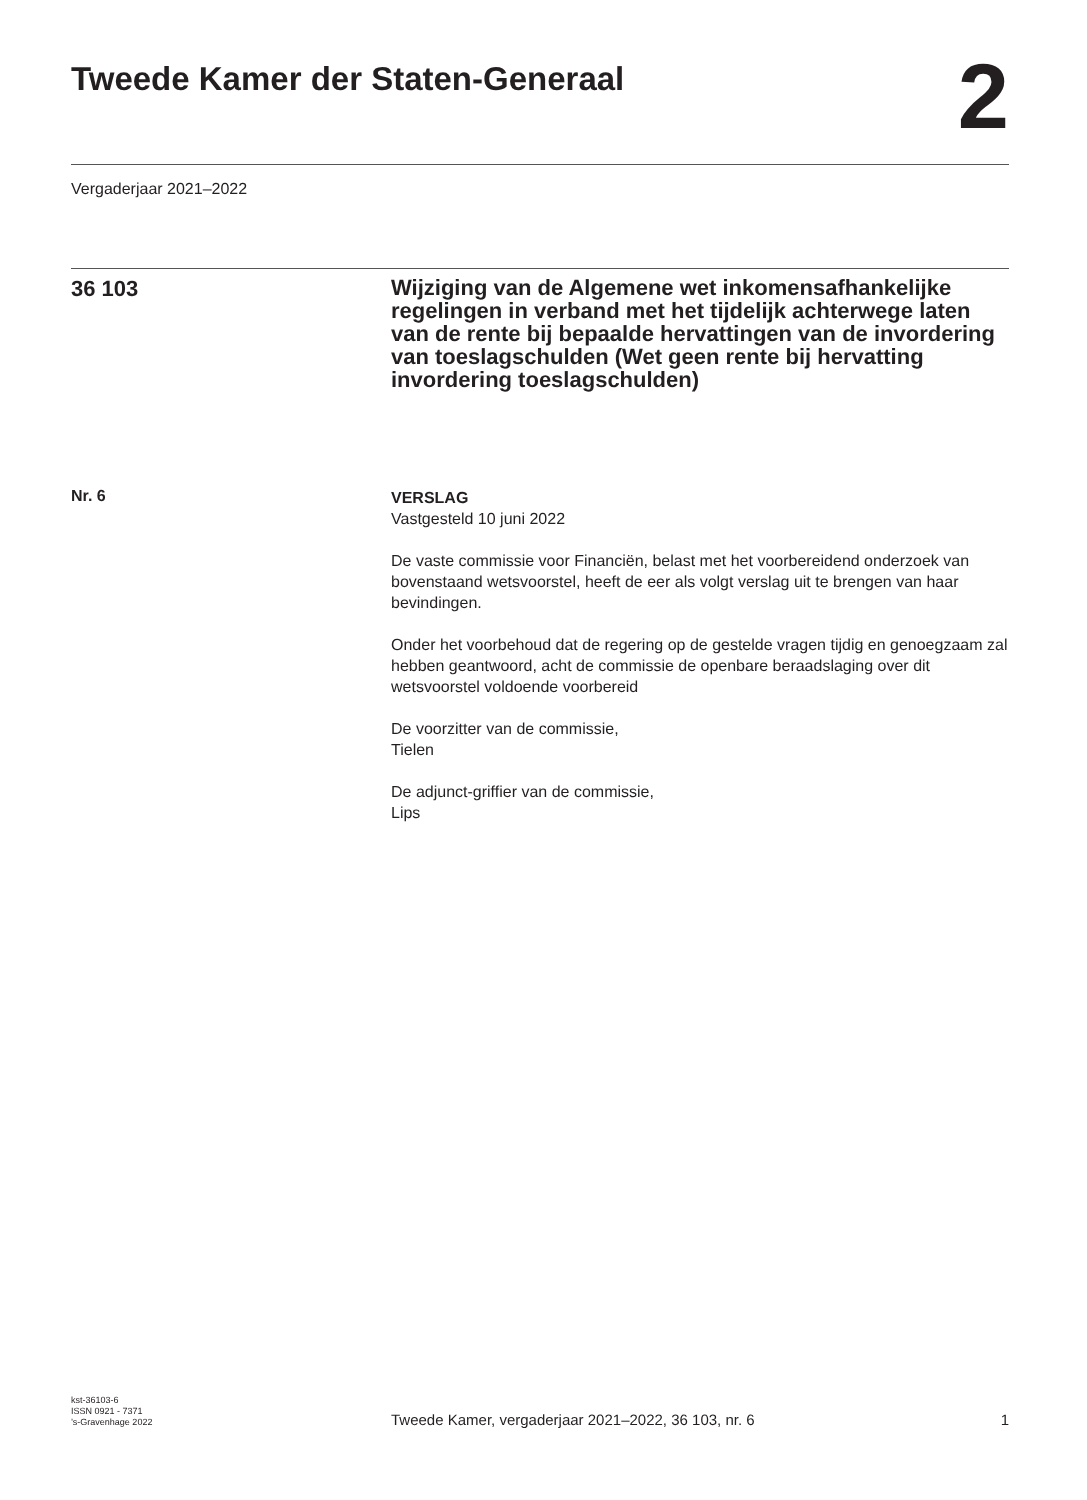Tweede Kamer der Staten-Generaal
2
Vergaderjaar 2021–2022
36 103
Wijziging van de Algemene wet inkomensafhankelijke regelingen in verband met het tijdelijk achterwege laten van de rente bij bepaalde hervattingen van de invordering van toeslagschulden (Wet geen rente bij hervatting invordering toeslagschulden)
Nr. 6
VERSLAG
Vastgesteld 10 juni 2022
De vaste commissie voor Financiën, belast met het voorbereidend onderzoek van bovenstaand wetsvoorstel, heeft de eer als volgt verslag uit te brengen van haar bevindingen.
Onder het voorbehoud dat de regering op de gestelde vragen tijdig en genoegzaam zal hebben geantwoord, acht de commissie de openbare beraadslaging over dit wetsvoorstel voldoende voorbereid
De voorzitter van de commissie,
Tielen
De adjunct-griffier van de commissie,
Lips
kst-36103-6
ISSN 0921 - 7371
’s-Gravenhage 2022
Tweede Kamer, vergaderjaar 2021–2022, 36 103, nr. 6
1